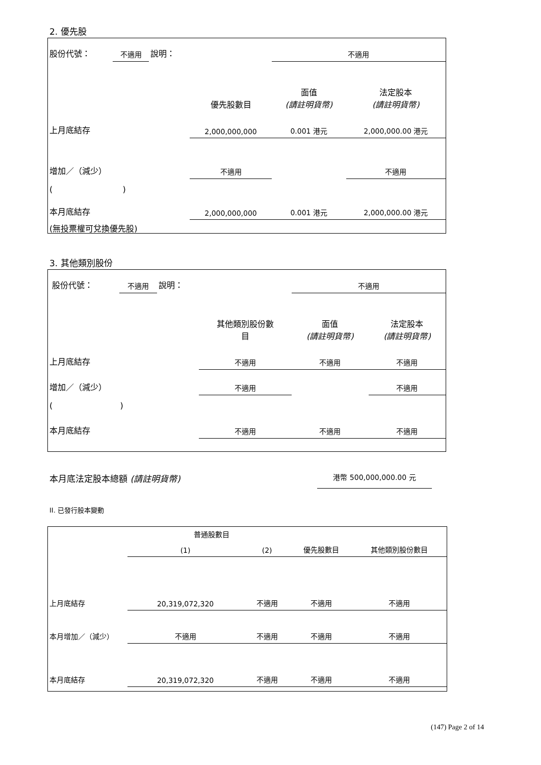2. 優先股
| 股份代號： | 不適用 | 說明： | | 不適用 | |
| | | | 優先股數目 | 面值 (請註明貨幣) | 法定股本 (請註明貨幣) |
| 上月底結存 | | | 2,000,000,000 | 0.001 港元 | 2,000,000.00 港元 |
| 增加／（減少） | | | 不適用 | | 不適用 |
| ( ) | | | | | |
| 本月底結存 | | | 2,000,000,000 | 0.001 港元 | 2,000,000.00 港元 |
| (無投票權可兌換優先股) | | | | | |
3. 其他類別股份
| 股份代號： | 不適用 | 說明： | | 不適用 | |
| | | | 其他類別股份數 目 | 面值 (請註明貨幣) | 法定股本 (請註明貨幣) |
| 上月底結存 | | | 不適用 | 不適用 | 不適用 |
| 增加／（減少） | | | 不適用 | | 不適用 |
| ( ) | | | | | |
| 本月底結存 | | | 不適用 | 不適用 | 不適用 |
本月底法定股本總額 (請註明貨幣) 港幣 500,000,000.00 元
II. 已發行股本變動
| | 普通股數目 | | | |
| | (1) | (2) | 優先股數目 | 其他類別股份數目 |
| 上月底結存 | 20,319,072,320 | 不適用 | 不適用 | 不適用 |
| 本月增加／（減少） | 不適用 | 不適用 | 不適用 | 不適用 |
| 本月底結存 | 20,319,072,320 | 不適用 | 不適用 | 不適用 |
(147) Page 2 of 14